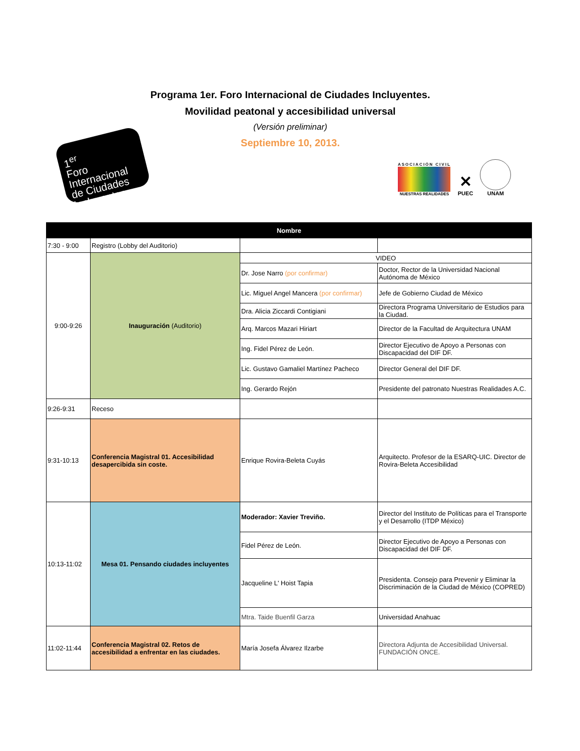1<sup>er</sup>
Foro
Internacional
de Ciudades
Incluyentes
Programa 1er. Foro Internacional de Ciudades Incluyentes.
Movilidad peatonal y accesibilidad universal
(Versión preliminar)
Septiembre 10, 2013.
ASOCIACIÓN CIVIL
NUESTRAS REALIDADES
✕
PUEC
UNAM
| Nombre | | | |
| --- | --- | --- | --- |
| 7:30 - 9:00 | Registro (Lobby del Auditorio) | | |
| 9:00-9:26 | Inauguración (Auditorio) | VIDEO | |
| | | Dr. Jose Narro (por confirmar) | Doctor, Rector de la Universidad Nacional Autónoma de México |
| | | Lic. Miguel Angel Mancera (por confirmar) | Jefe de Gobierno Ciudad de México |
| | | Dra. Alicia Ziccardi Contigiani | Directora Programa Universitario de Estudios para la Ciudad. |
| | | Arq. Marcos Mazari Hiriart | Director de la Facultad de Arquitectura UNAM |
| | | Ing. Fidel Pérez de León. | Director Ejecutivo de Apoyo a Personas con Discapacidad del DIF DF. |
| | | Lic. Gustavo Gamaliel Martínez Pacheco | Director General del DIF DF. |
| | | Ing. Gerardo Rejón | Presidente del patronato Nuestras Realidades A.C. |
| 9:26-9:31 | Receso | | |
| 9:31-10:13 | Conferencia Magistral 01. Accesibilidad desapercibida sin coste. | Enrique Rovira-Beleta Cuyás | Arquitecto. Profesor de la ESARQ-UIC. Director de Rovira-Beleta Accesibilidad |
| 10:13-11:02 | Mesa 01. Pensando ciudades incluyentes | Moderador: Xavier Treviño. | Director del Instituto de Políticas para el Transporte y el Desarrollo (ITDP México) |
| | | Fidel Pérez de León. | Director Ejecutivo de Apoyo a Personas con Discapacidad del DIF DF. |
| | | Jacqueline L' Hoist Tapia | Presidenta. Consejo para Prevenir y Eliminar la Discriminación de la Ciudad de México (COPRED) |
| | | Mtra. Taide Buenfil Garza | Universidad Anahuac |
| 11:02-11:44 | Conferencia Magistral 02. Retos de accesibilidad a enfrentar en las ciudades. | María Josefa Álvarez Ilzarbe | Directora Adjunta de Accesibilidad Universal. FUNDACIÓN ONCE. |